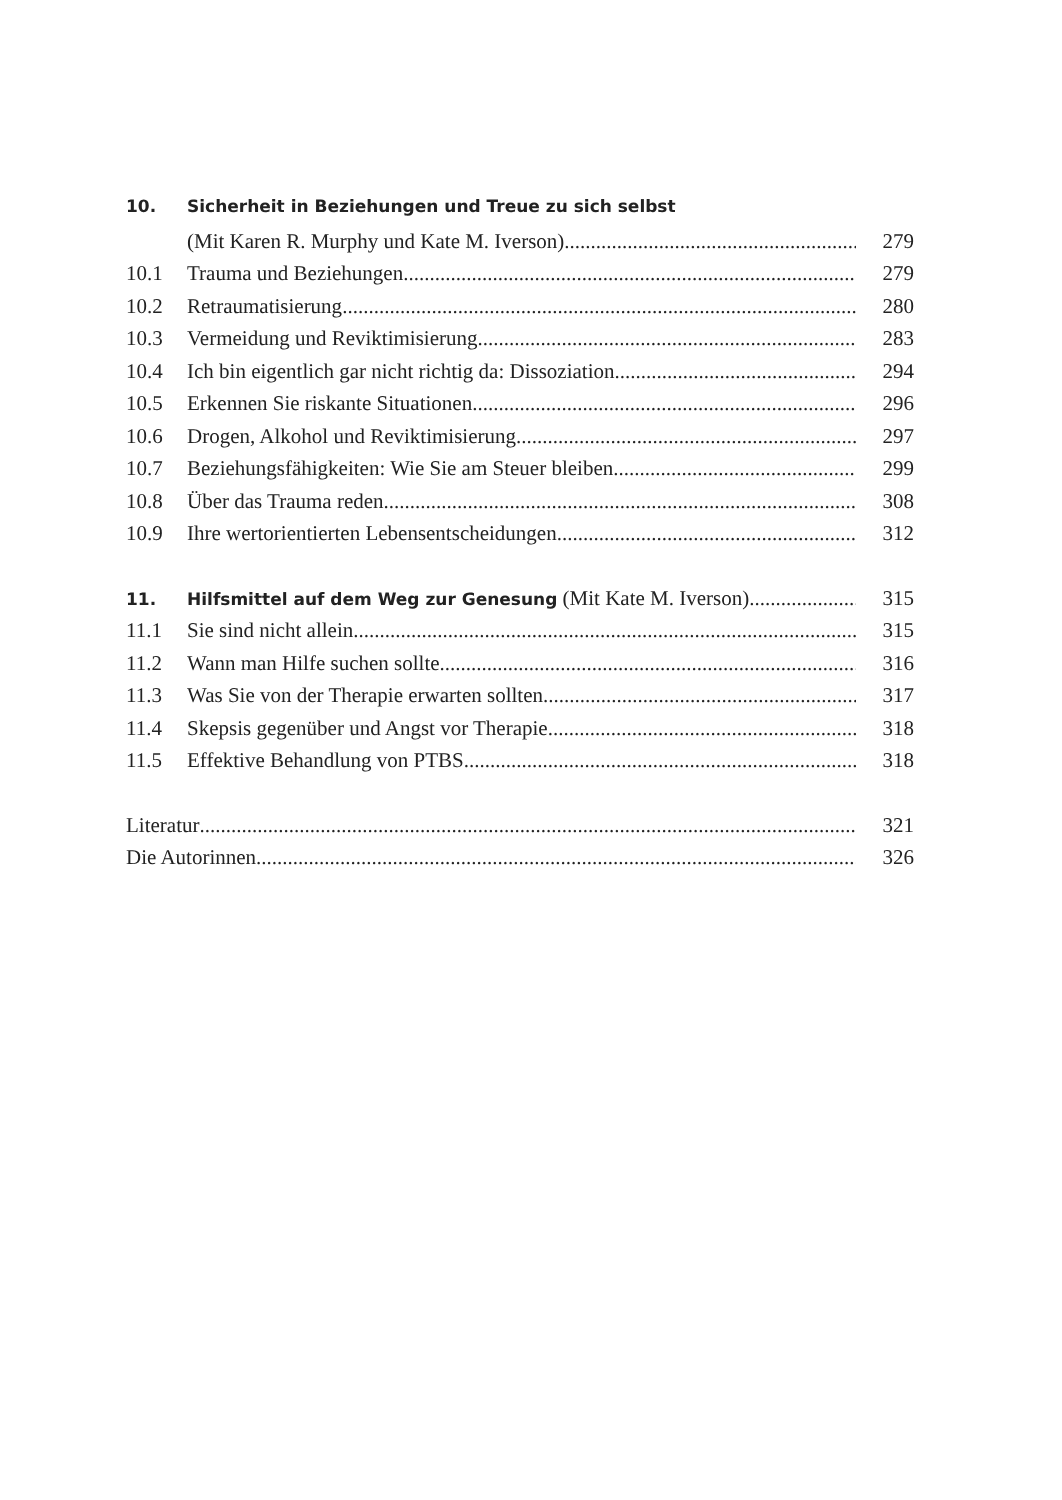10. Sicherheit in Beziehungen und Treue zu sich selbst
(Mit Karen R. Murphy und Kate M. Iverson) 279
10.1 Trauma und Beziehungen 279
10.2 Retraumatisierung 280
10.3 Vermeidung und Reviktimisierung 283
10.4 Ich bin eigentlich gar nicht richtig da: Dissoziation 294
10.5 Erkennen Sie riskante Situationen 296
10.6 Drogen, Alkohol und Reviktimisierung 297
10.7 Beziehungsfähigkeiten: Wie Sie am Steuer bleiben 299
10.8 Über das Trauma reden 308
10.9 Ihre wertorientierten Lebensentscheidungen 312
11. Hilfsmittel auf dem Weg zur Genesung (Mit Kate M. Iverson) 315
11.1 Sie sind nicht allein 315
11.2 Wann man Hilfe suchen sollte 316
11.3 Was Sie von der Therapie erwarten sollten 317
11.4 Skepsis gegenüber und Angst vor Therapie 318
11.5 Effektive Behandlung von PTBS 318
Literatur 321
Die Autorinnen 326